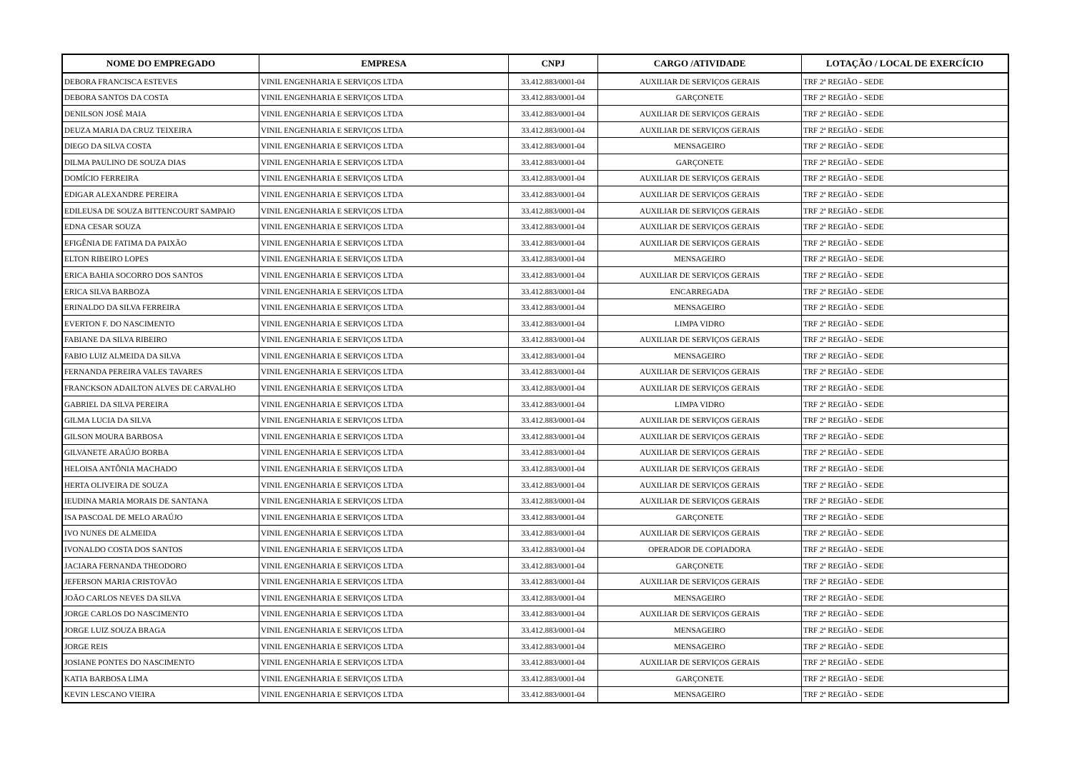| NOME DO EMPREGADO | EMPRESA | CNPJ | CARGO /ATIVIDADE | LOTAÇÃO / LOCAL DE EXERCÍCIO |
| --- | --- | --- | --- | --- |
| DEBORA FRANCISCA ESTEVES | VINIL ENGENHARIA E SERVIÇOS LTDA | 33.412.883/0001-04 | AUXILIAR DE SERVIÇOS GERAIS | TRF 2ª REGIÃO - SEDE |
| DEBORA SANTOS DA COSTA | VINIL ENGENHARIA E SERVIÇOS LTDA | 33.412.883/0001-04 | GARÇONETE | TRF 2ª REGIÃO - SEDE |
| DENILSON JOSÉ MAIA | VINIL ENGENHARIA E SERVIÇOS LTDA | 33.412.883/0001-04 | AUXILIAR DE SERVIÇOS GERAIS | TRF 2ª REGIÃO - SEDE |
| DEUZA MARIA DA CRUZ TEIXEIRA | VINIL ENGENHARIA E SERVIÇOS LTDA | 33.412.883/0001-04 | AUXILIAR DE SERVIÇOS GERAIS | TRF 2ª REGIÃO - SEDE |
| DIEGO DA SILVA COSTA | VINIL ENGENHARIA E SERVIÇOS LTDA | 33.412.883/0001-04 | MENSAGEIRO | TRF 2ª REGIÃO - SEDE |
| DILMA PAULINO DE SOUZA DIAS | VINIL ENGENHARIA E SERVIÇOS LTDA | 33.412.883/0001-04 | GARÇONETE | TRF 2ª REGIÃO - SEDE |
| DOMÍCIO FERREIRA | VINIL ENGENHARIA E SERVIÇOS LTDA | 33.412.883/0001-04 | AUXILIAR DE SERVIÇOS GERAIS | TRF 2ª REGIÃO - SEDE |
| EDIGAR ALEXANDRE PEREIRA | VINIL ENGENHARIA E SERVIÇOS LTDA | 33.412.883/0001-04 | AUXILIAR DE SERVIÇOS GERAIS | TRF 2ª REGIÃO - SEDE |
| EDILEUSA DE SOUZA BITTENCOURT SAMPAIO | VINIL ENGENHARIA E SERVIÇOS LTDA | 33.412.883/0001-04 | AUXILIAR DE SERVIÇOS GERAIS | TRF 2ª REGIÃO - SEDE |
| EDNA CESAR SOUZA | VINIL ENGENHARIA E SERVIÇOS LTDA | 33.412.883/0001-04 | AUXILIAR DE SERVIÇOS GERAIS | TRF 2ª REGIÃO - SEDE |
| EFIGÊNIA DE FATIMA DA PAIXÃO | VINIL ENGENHARIA E SERVIÇOS LTDA | 33.412.883/0001-04 | AUXILIAR DE SERVIÇOS GERAIS | TRF 2ª REGIÃO - SEDE |
| ELTON RIBEIRO LOPES | VINIL ENGENHARIA E SERVIÇOS LTDA | 33.412.883/0001-04 | MENSAGEIRO | TRF 2ª REGIÃO - SEDE |
| ERICA BAHIA SOCORRO DOS SANTOS | VINIL ENGENHARIA E SERVIÇOS LTDA | 33.412.883/0001-04 | AUXILIAR DE SERVIÇOS GERAIS | TRF 2ª REGIÃO - SEDE |
| ERICA SILVA BARBOZA | VINIL ENGENHARIA E SERVIÇOS LTDA | 33.412.883/0001-04 | ENCARREGADA | TRF 2ª REGIÃO - SEDE |
| ERINALDO DA SILVA FERREIRA | VINIL ENGENHARIA E SERVIÇOS LTDA | 33.412.883/0001-04 | MENSAGEIRO | TRF 2ª REGIÃO - SEDE |
| EVERTON F. DO NASCIMENTO | VINIL ENGENHARIA E SERVIÇOS LTDA | 33.412.883/0001-04 | LIMPA VIDRO | TRF 2ª REGIÃO - SEDE |
| FABIANE DA SILVA RIBEIRO | VINIL ENGENHARIA E SERVIÇOS LTDA | 33.412.883/0001-04 | AUXILIAR DE SERVIÇOS GERAIS | TRF 2ª REGIÃO - SEDE |
| FABIO LUIZ ALMEIDA DA SILVA | VINIL ENGENHARIA E SERVIÇOS LTDA | 33.412.883/0001-04 | MENSAGEIRO | TRF 2ª REGIÃO - SEDE |
| FERNANDA PEREIRA VALES TAVARES | VINIL ENGENHARIA E SERVIÇOS LTDA | 33.412.883/0001-04 | AUXILIAR DE SERVIÇOS GERAIS | TRF 2ª REGIÃO - SEDE |
| FRANCKSON ADAILTON ALVES DE CARVALHO | VINIL ENGENHARIA E SERVIÇOS LTDA | 33.412.883/0001-04 | AUXILIAR DE SERVIÇOS GERAIS | TRF 2ª REGIÃO - SEDE |
| GABRIEL DA SILVA PEREIRA | VINIL ENGENHARIA E SERVIÇOS LTDA | 33.412.883/0001-04 | LIMPA VIDRO | TRF 2ª REGIÃO - SEDE |
| GILMA LUCIA DA SILVA | VINIL ENGENHARIA E SERVIÇOS LTDA | 33.412.883/0001-04 | AUXILIAR DE SERVIÇOS GERAIS | TRF 2ª REGIÃO - SEDE |
| GILSON MOURA BARBOSA | VINIL ENGENHARIA E SERVIÇOS LTDA | 33.412.883/0001-04 | AUXILIAR DE SERVIÇOS GERAIS | TRF 2ª REGIÃO - SEDE |
| GILVANETE ARAÚJO BORBA | VINIL ENGENHARIA E SERVIÇOS LTDA | 33.412.883/0001-04 | AUXILIAR DE SERVIÇOS GERAIS | TRF 2ª REGIÃO - SEDE |
| HELOISA ANTÔNIA MACHADO | VINIL ENGENHARIA E SERVIÇOS LTDA | 33.412.883/0001-04 | AUXILIAR DE SERVIÇOS GERAIS | TRF 2ª REGIÃO - SEDE |
| HERTA OLIVEIRA DE SOUZA | VINIL ENGENHARIA E SERVIÇOS LTDA | 33.412.883/0001-04 | AUXILIAR DE SERVIÇOS GERAIS | TRF 2ª REGIÃO - SEDE |
| IEUDINA MARIA MORAIS DE SANTANA | VINIL ENGENHARIA E SERVIÇOS LTDA | 33.412.883/0001-04 | AUXILIAR DE SERVIÇOS GERAIS | TRF 2ª REGIÃO - SEDE |
| ISA PASCOAL DE MELO ARAÚJO | VINIL ENGENHARIA E SERVIÇOS LTDA | 33.412.883/0001-04 | GARÇONETE | TRF 2ª REGIÃO - SEDE |
| IVO NUNES DE ALMEIDA | VINIL ENGENHARIA E SERVIÇOS LTDA | 33.412.883/0001-04 | AUXILIAR DE SERVIÇOS GERAIS | TRF 2ª REGIÃO - SEDE |
| IVONALDO COSTA DOS SANTOS | VINIL ENGENHARIA E SERVIÇOS LTDA | 33.412.883/0001-04 | OPERADOR DE COPIADORA | TRF 2ª REGIÃO - SEDE |
| JACIARA FERNANDA THEODORO | VINIL ENGENHARIA E SERVIÇOS LTDA | 33.412.883/0001-04 | GARÇONETE | TRF 2ª REGIÃO - SEDE |
| JEFERSON MARIA CRISTOVÃO | VINIL ENGENHARIA E SERVIÇOS LTDA | 33.412.883/0001-04 | AUXILIAR DE SERVIÇOS GERAIS | TRF 2ª REGIÃO - SEDE |
| JOÃO CARLOS NEVES DA SILVA | VINIL ENGENHARIA E SERVIÇOS LTDA | 33.412.883/0001-04 | MENSAGEIRO | TRF 2ª REGIÃO - SEDE |
| JORGE CARLOS DO NASCIMENTO | VINIL ENGENHARIA E SERVIÇOS LTDA | 33.412.883/0001-04 | AUXILIAR DE SERVIÇOS GERAIS | TRF 2ª REGIÃO - SEDE |
| JORGE LUIZ SOUZA BRAGA | VINIL ENGENHARIA E SERVIÇOS LTDA | 33.412.883/0001-04 | MENSAGEIRO | TRF 2ª REGIÃO - SEDE |
| JORGE REIS | VINIL ENGENHARIA E SERVIÇOS LTDA | 33.412.883/0001-04 | MENSAGEIRO | TRF 2ª REGIÃO - SEDE |
| JOSIANE PONTES DO NASCIMENTO | VINIL ENGENHARIA E SERVIÇOS LTDA | 33.412.883/0001-04 | AUXILIAR DE SERVIÇOS GERAIS | TRF 2ª REGIÃO - SEDE |
| KATIA BARBOSA LIMA | VINIL ENGENHARIA E SERVIÇOS LTDA | 33.412.883/0001-04 | GARÇONETE | TRF 2ª REGIÃO - SEDE |
| KEVIN LESCANO VIEIRA | VINIL ENGENHARIA E SERVIÇOS LTDA | 33.412.883/0001-04 | MENSAGEIRO | TRF 2ª REGIÃO - SEDE |